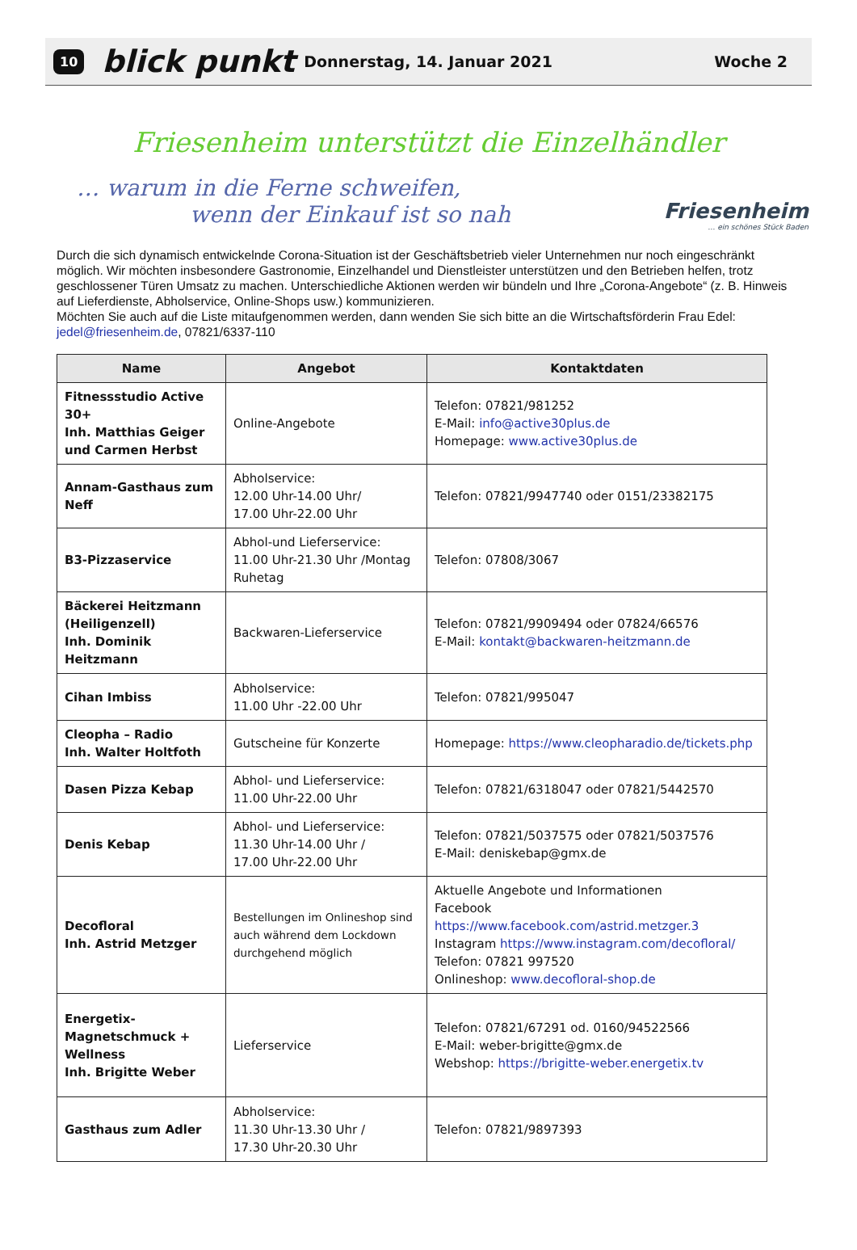10 blick punkt Donnerstag, 14. Januar 2021 Woche 2
Friesenheim unterstützt die Einzelhändler
… warum in die Ferne schweifen,
wenn der Einkauf ist so nah
Friesenheim
… ein schönes Stück Baden
Durch die sich dynamisch entwickelnde Corona-Situation ist der Geschäftsbetrieb vieler Unternehmen nur noch eingeschränkt möglich. Wir möchten insbesondere Gastronomie, Einzelhandel und Dienstleister unterstützen und den Betrieben helfen, trotz geschlossener Türen Umsatz zu machen. Unterschiedliche Aktionen werden wir bündeln und Ihre „Corona-Angebote“ (z. B. Hinweis auf Lieferdienste, Abholservice, Online-Shops usw.) kommunizieren.
Möchten Sie auch auf die Liste mitaufgenommen werden, dann wenden Sie sich bitte an die Wirtschaftsförderin Frau Edel: jedel@friesenheim.de, 07821/6337-110
| Name | Angebot | Kontaktdaten |
| --- | --- | --- |
| Fitnessstudio Active 30+ Inh. Matthias Geiger und Carmen Herbst | Online-Angebote | Telefon: 07821/981252 E-Mail: info@active30plus.de Homepage: www.active30plus.de |
| Annam-Gasthaus zum Neff | Abholservice: 12.00 Uhr-14.00 Uhr/ 17.00 Uhr-22.00 Uhr | Telefon: 07821/9947740 oder 0151/23382175 |
| B3-Pizzaservice | Abhol-und Lieferservice: 11.00 Uhr-21.30 Uhr /Montag Ruhetag | Telefon: 07808/3067 |
| Bäckerei Heitzmann (Heiligenzell) Inh. Dominik Heitzmann | Backwaren-Lieferservice | Telefon: 07821/9909494 oder 07824/66576 E-Mail: kontakt@backwaren-heitzmann.de |
| Cihan Imbiss | Abholservice: 11.00 Uhr -22.00 Uhr | Telefon: 07821/995047 |
| Cleopha – Radio Inh. Walter Holtfoth | Gutscheine für Konzerte | Homepage: https://www.cleopharadio.de/tickets.php |
| Dasen Pizza Kebap | Abhol- und Lieferservice: 11.00 Uhr-22.00 Uhr | Telefon: 07821/6318047 oder 07821/5442570 |
| Denis Kebap | Abhol- und Lieferservice: 11.30 Uhr-14.00 Uhr / 17.00 Uhr-22.00 Uhr | Telefon: 07821/5037575 oder 07821/5037576 E-Mail: deniskebap@gmx.de |
| Decofloral Inh. Astrid Metzger | Bestellungen im Onlineshop sind auch während dem Lockdown durchgehend möglich | Aktuelle Angebote und Informationen Facebook https://www.facebook.com/astrid.metzger.3 Instagram https://www.instagram.com/decofloral/ Telefon: 07821 997520 Onlineshop: www.decofloral-shop.de |
| Energetix-Magnetschmuck + Wellness Inh. Brigitte Weber | Lieferservice | Telefon: 07821/67291 od. 0160/94522566 E-Mail: weber-brigitte@gmx.de Webshop: https://brigitte-weber.energetix.tv |
| Gasthaus zum Adler | Abholservice: 11.30 Uhr-13.30 Uhr / 17.30 Uhr-20.30 Uhr | Telefon: 07821/9897393 |